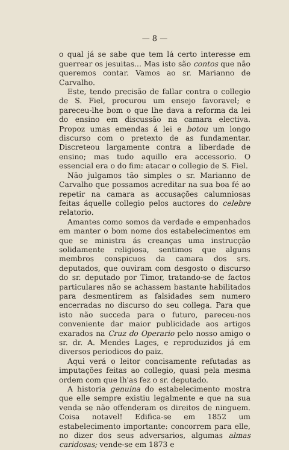— 8 —
o qual já se sabe que tem lá certo interesse em guerrear os jesuitas... Mas isto são contos que não queremos contar. Vamos ao sr. Marianno de Carvalho.
Este, tendo precisão de fallar contra o collegio de S. Fiel, procurou um ensejo favoravel; e pareceu-lhe bom o que lhe dava a reforma da lei do ensino em discussão na camara electiva. Propoz umas emendas á lei e botou um longo discurso com o pretexto de as fundamentar. Discreteou largamente contra a liberdade de ensino; mas tudo aquillo era accessorio. O essencial era o do fim: atacar o collegio de S. Fiel.
Não julgamos tão simples o sr. Marianno de Carvalho que possamos acreditar na sua boa fé ao repetir na camara as accusações calumniosas feitas áquelle collegio pelos auctores do celebre relatorio.
Amantes como somos da verdade e empenhados em manter o bom nome dos estabelecimentos em que se ministra ás creanças uma instrucção solidamente religiosa, sentimos que alguns membros conspicuos da camara dos srs. deputados, que ouviram com desgosto o discurso do sr. deputado por Timor, tratando-se de factos particulares não se achassem bastante habilitados para desmentirem as falsidades sem numero encerradas no discurso do seu collega. Para que isto não succeda para o futuro, pareceu-nos conveniente dar maior publicidade aos artigos exarados na Cruz do Operario pelo nosso amigo o sr. dr. A. Mendes Lages, e reproduzidos já em diversos periodicos do paiz.
Aqui verá o leitor concisamente refutadas as imputações feitas ao collegio, quasi pela mesma ordem com que lh'as fez o sr. deputado.
A historia genuina do estabelecimento mostra que elle sempre existiu legalmente e que na sua venda se não offenderam os direitos de ninguem. Coisa notavel! Edifica-se em 1852 um estabelecimento importante: concorrem para elle, no dizer dos seus adversarios, algumas almas caridosas; vende-se em 1873 e